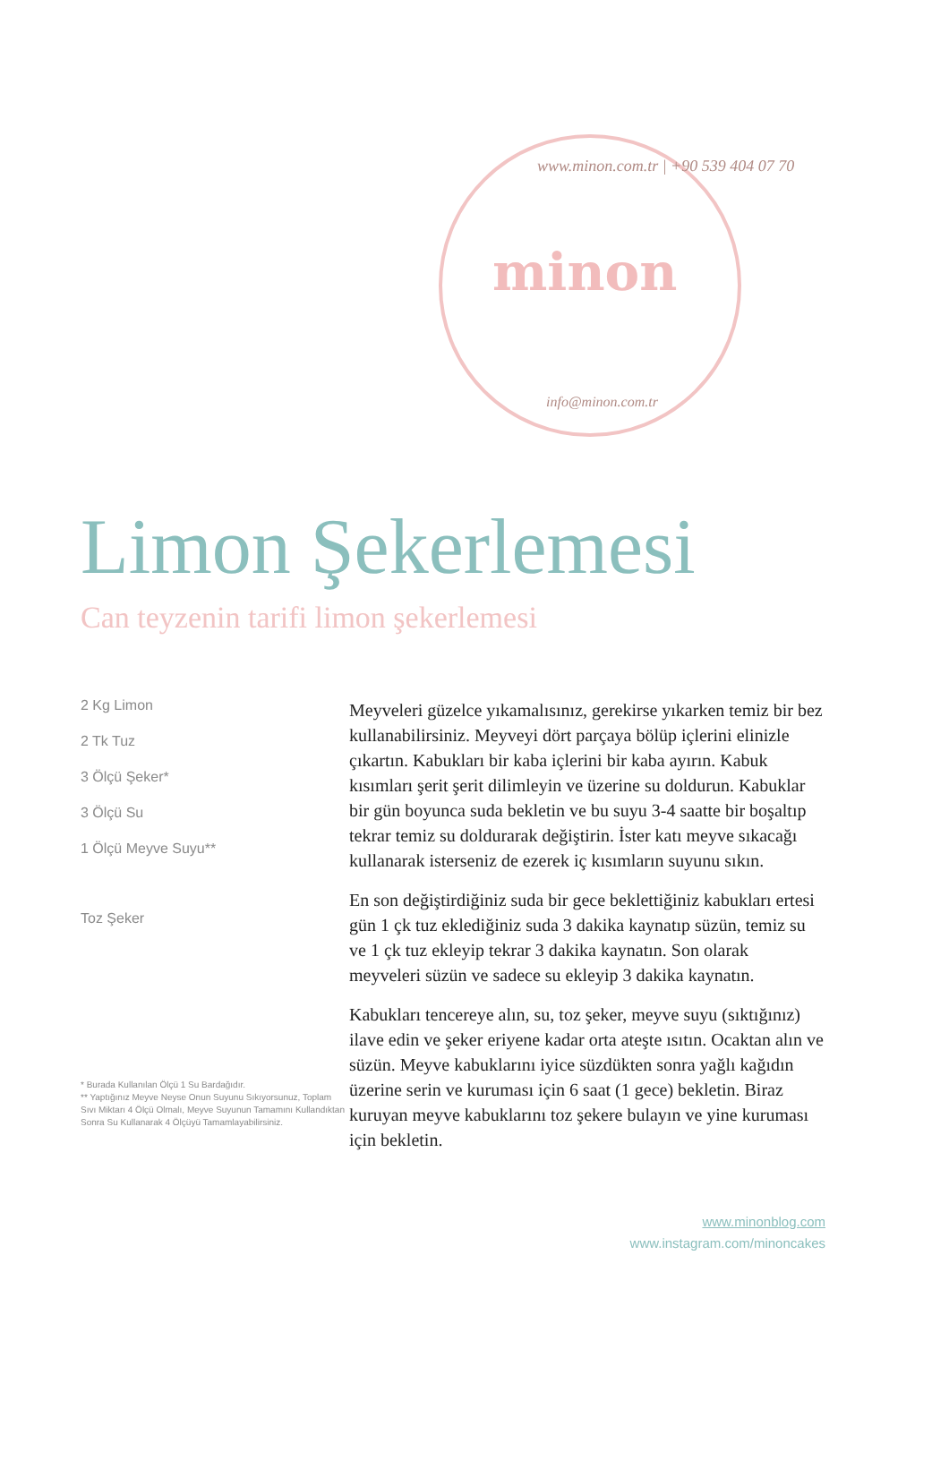www.minon.com.tr | +90 539 404 07 70
minon
info@minon.com.tr
Limon Şekerlemesi
Can teyzenin tarifi limon şekerlemesi
2 Kg Limon
2 Tk Tuz
3 Ölçü Şeker*
3 Ölçü Su
1 Ölçü Meyve Suyu**
Toz Şeker
* Burada Kullanılan Ölçü 1 Su Bardağıdır.
** Yaptığınız Meyve Neyse Onun Suyunu Sıkıyorsunuz, Toplam Sıvı Miktarı 4 Ölçü Olmalı, Meyve Suyunun Tamamını Kullandıktan Sonra Su Kullanarak 4 Ölçüyü Tamamlayabilirsiniz.
Meyveleri güzelce yıkamalısınız, gerekirse yıkarken temiz bir bez kullanabilirsiniz. Meyveyi dört parçaya bölüp içlerini elinizle çıkartın. Kabukları bir kaba içlerini bir kaba ayırın. Kabuk kısımları şerit şerit dilimleyin ve üzerine su doldurun. Kabuklar bir gün boyunca suda bekletin ve bu suyu 3-4 saatte bir boşaltıp tekrar temiz su doldurarak değiştirin. İster katı meyve sıkacağı kullanarak isterseniz de ezerek iç kısımların suyunu sıkın.
En son değiştirdiğiniz suda bir gece beklettiğiniz kabukları ertesi gün 1 çk tuz eklediğiniz suda 3 dakika kaynatıp süzün, temiz su ve 1 çk tuz ekleyip tekrar 3 dakika kaynatın. Son olarak meyveleri süzün ve sadece su ekleyip 3 dakika kaynatın.
Kabukları tencereye alın, su, toz şeker, meyve suyu (sıktığınız) ilave edin ve şeker eriyene kadar orta ateşte ısıtın. Ocaktan alın ve süzün. Meyve kabuklarını iyice süzdükten sonra yağlı kağıdın üzerine serin ve kuruması için 6 saat (1 gece) bekletin. Biraz kuruyan meyve kabuklarını toz şekere bulayın ve yine kuruması için bekletin.
www.minonblog.com
www.instagram.com/minoncakes